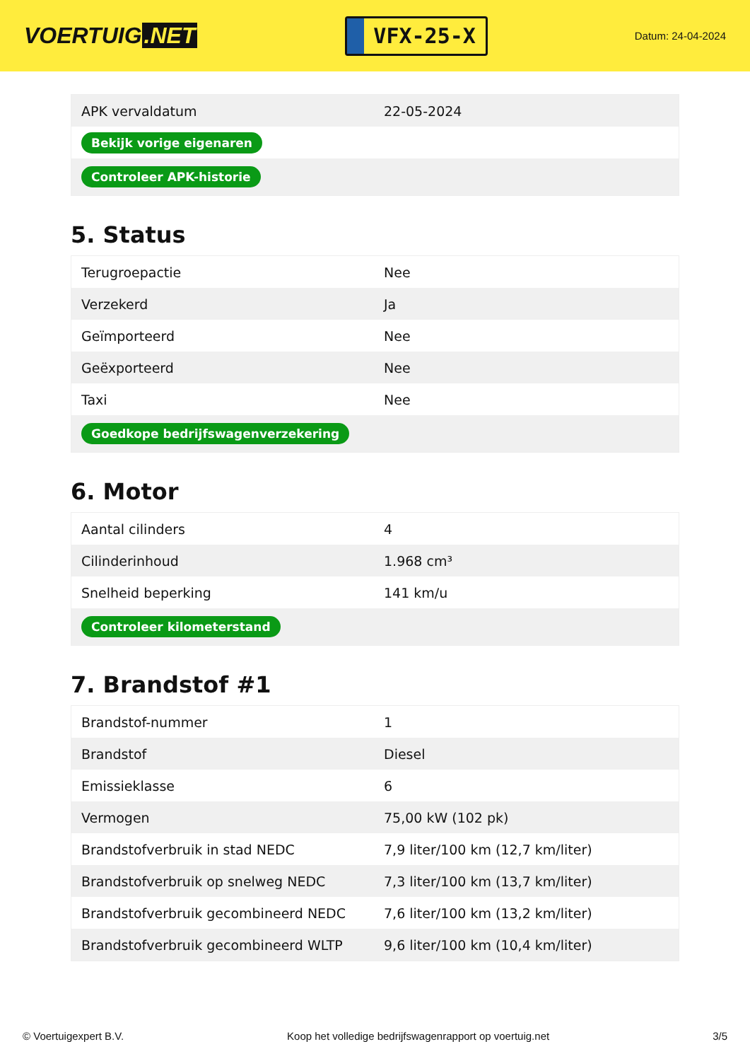VOERTUIG.NET
VFX-25-X
Datum: 24-04-2024
| APK vervaldatum | 22-05-2024 |
| Bekijk vorige eigenaren | |
| Controleer APK-historie | |
5. Status
| Terugroepactie | Nee |
| Verzekerd | Ja |
| Geïmporteerd | Nee |
| Geëxporteerd | Nee |
| Taxi | Nee |
| Goedkope bedrijfswagenverzekering | |
6. Motor
| Aantal cilinders | 4 |
| Cilinderinhoud | 1.968 cm³ |
| Snelheid beperking | 141 km/u |
| Controleer kilometerstand | |
7. Brandstof #1
| Brandstof-nummer | 1 |
| Brandstof | Diesel |
| Emissieklasse | 6 |
| Vermogen | 75,00 kW (102 pk) |
| Brandstofverbruik in stad NEDC | 7,9 liter/100 km (12,7 km/liter) |
| Brandstofverbruik op snelweg NEDC | 7,3 liter/100 km (13,7 km/liter) |
| Brandstofverbruik gecombineerd NEDC | 7,6 liter/100 km (13,2 km/liter) |
| Brandstofverbruik gecombineerd WLTP | 9,6 liter/100 km (10,4 km/liter) |
© Voertuigexpert B.V. Koop het volledige bedrijfswagenrapport op voertuig.net 3/5